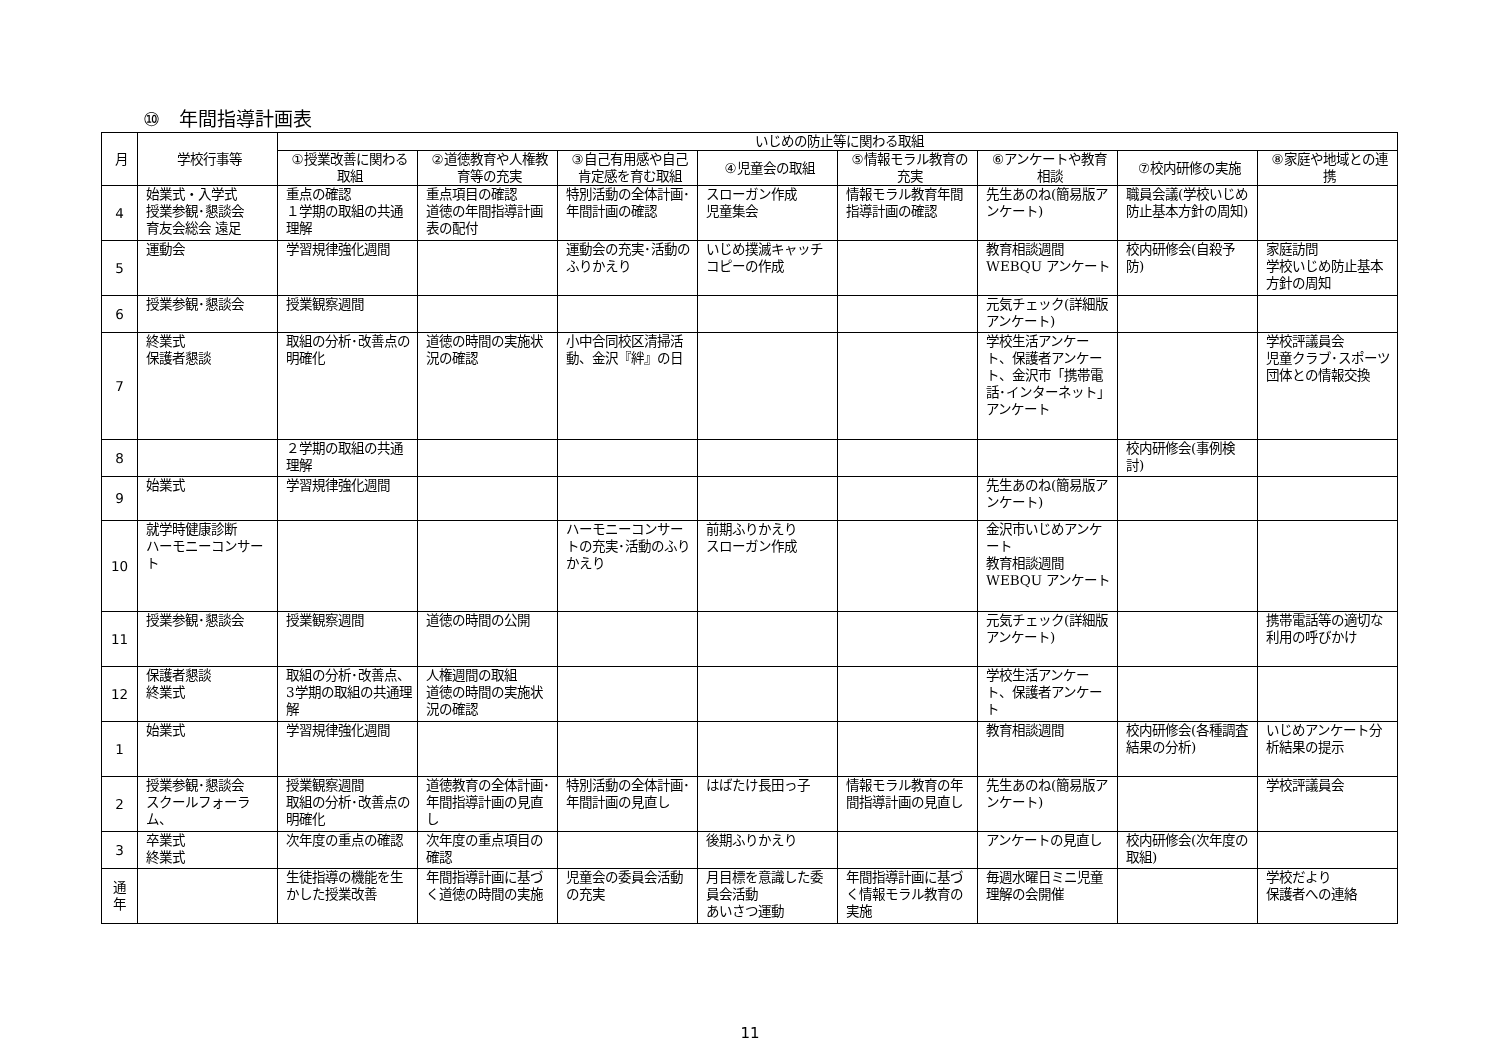⑩　年間指導計画表
| 月 | 学校行事等 | いじめの防止等に関わる取組 | | | | | | | |
| --- | --- | --- | --- | --- | --- | --- | --- | --- | --- |
| | | ①授業改善に関わる取組 | ②道徳教育や人権教育等の充実 | ③自己有用感や自己肯定感を育む取組 | ④児童会の取組 | ⑤情報モラル教育の充実 | ⑥アンケートや教育相談 | ⑦校内研修の実施 | ⑧家庭や地域との連携 |
| 4 | 始業式・入学式 授業参観･懇談会 育友会総会 遠足 | 重点の確認 １学期の取組の共通理解 | 重点項目の確認 道徳の年間指導計画表の配付 | 特別活動の全体計画･年間計画の確認 | スローガン作成 児童集会 | 情報モラル教育年間指導計画の確認 | 先生あのね(簡易版アンケート) | 職員会議(学校いじめ防止基本方針の周知) | |
| 5 | 運動会 | 学習規律強化週間 | | 運動会の充実･活動のふりかえり | いじめ撲滅キャッチコピーの作成 | | 教育相談週間 WEBQU アンケート | 校内研修会(自殺予防) | 家庭訪問 学校いじめ防止基本方針の周知 |
| 6 | 授業参観･懇談会 | 授業観察週間 | | | | | 元気チェック(詳細版アンケート) | | |
| 7 | 終業式 保護者懇談 | 取組の分析･改善点の明確化 | 道徳の時間の実施状況の確認 | 小中合同校区清掃活動、金沢『絆』の日 | | | 学校生活アンケート、保護者アンケート、金沢市「携帯電話･インターネット」アンケート | | 学校評議員会 児童クラブ･スポーツ団体との情報交換 |
| 8 | | ２学期の取組の共通理解 | | | | | | 校内研修会(事例検討) | |
| 9 | 始業式 | 学習規律強化週間 | | | | | 先生あのね(簡易版アンケート) | | |
| 10 | 就学時健康診断 ハーモニーコンサート | | | ハーモニーコンサートの充実･活動のふりかえり | 前期ふりかえり スローガン作成 | | 金沢市いじめアンケート 教育相談週間 WEBQU アンケート | | |
| 11 | 授業参観･懇談会 | 授業観察週間 | 道徳の時間の公開 | | | | 元気チェック(詳細版アンケート) | | 携帯電話等の適切な利用の呼びかけ |
| 12 | 保護者懇談 終業式 | 取組の分析･改善点、3学期の取組の共通理解 | 人権週間の取組 道徳の時間の実施状況の確認 | | | | 学校生活アンケート、保護者アンケート | | |
| 1 | 始業式 | 学習規律強化週間 | | | | | 教育相談週間 | 校内研修会(各種調査結果の分析) | いじめアンケート分析結果の提示 |
| 2 | 授業参観･懇談会 スクールフォーラム、 | 授業観察週間 取組の分析･改善点の明確化 | 道徳教育の全体計画･年間指導計画の見直し | 特別活動の全体計画･年間計画の見直し | はばたけ長田っ子 | 情報モラル教育の年間指導計画の見直し | 先生あのね(簡易版アンケート) | | 学校評議員会 |
| 3 | 卒業式 終業式 | 次年度の重点の確認 | 次年度の重点項目の確認 | | 後期ふりかえり | | アンケートの見直し | 校内研修会(次年度の取組) | |
| 通 年 | | 生徒指導の機能を生かした授業改善 | 年間指導計画に基づく道徳の時間の実施 | 児童会の委員会活動の充実 | 月目標を意識した委員会活動 あいさつ運動 | 年間指導計画に基づく情報モラル教育の実施 | 毎週水曜日ミニ児童理解の会開催 | | 学校だより 保護者への連絡 |
11